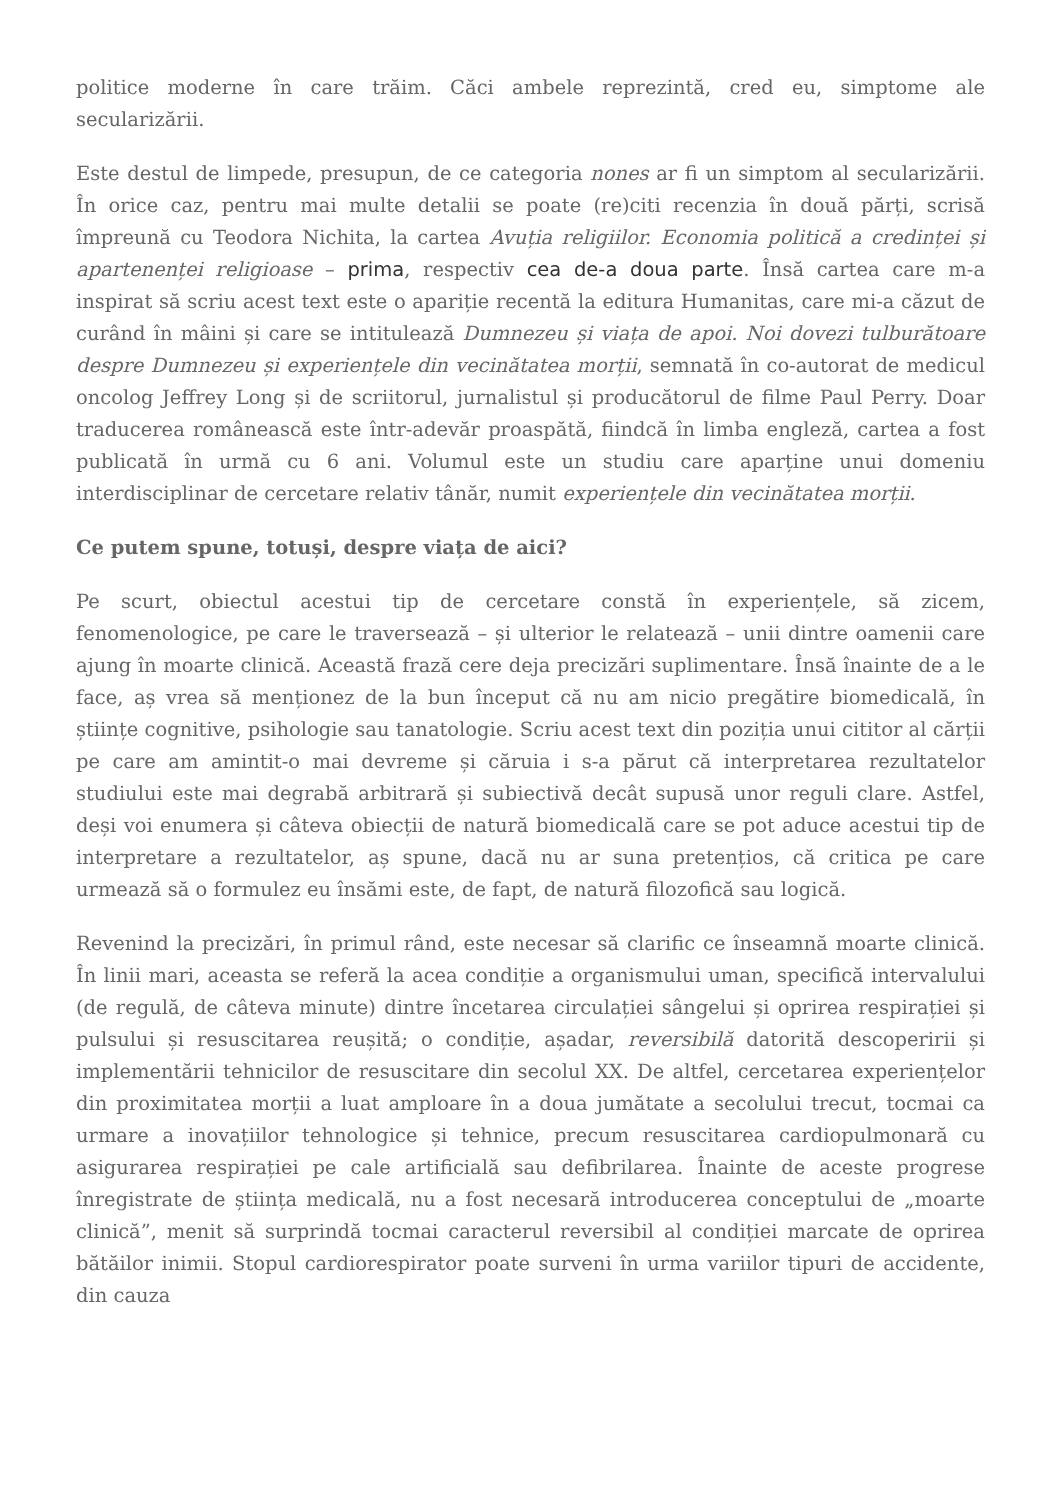politice moderne în care trăim. Căci ambele reprezintă, cred eu, simptome ale secularizării.
Este destul de limpede, presupun, de ce categoria nones ar fi un simptom al secularizării. În orice caz, pentru mai multe detalii se poate (re)citi recenzia în două părți, scrisă împreună cu Teodora Nichita, la cartea Avuția religiilor. Economia politică a credinței și apartenenței religioase – prima, respectiv cea de-a doua parte. Însă cartea care m-a inspirat să scriu acest text este o apariție recentă la editura Humanitas, care mi-a căzut de curând în mâini și care se intitulează Dumnezeu și viața de apoi. Noi dovezi tulburătoare despre Dumnezeu și experiențele din vecinătatea morții, semnată în co-autorat de medicul oncolog Jeffrey Long și de scriitorul, jurnalistul și producătorul de filme Paul Perry. Doar traducerea românească este într-adevăr proaspătă, fiindcă în limba engleză, cartea a fost publicată în urmă cu 6 ani. Volumul este un studiu care aparține unui domeniu interdisciplinar de cercetare relativ tânăr, numit experiențele din vecinătatea morții.
Ce putem spune, totuși, despre viața de aici?
Pe scurt, obiectul acestui tip de cercetare constă în experiențele, să zicem, fenomenologice, pe care le traversează – și ulterior le relatează – unii dintre oamenii care ajung în moarte clinică. Această frază cere deja precizări suplimentare. Însă înainte de a le face, aș vrea să menționez de la bun început că nu am nicio pregătire biomedicală, în științe cognitive, psihologie sau tanatologie. Scriu acest text din poziția unui cititor al cărții pe care am amintit-o mai devreme și căruia i s-a părut că interpretarea rezultatelor studiului este mai degrabă arbitrară și subiectivă decât supusă unor reguli clare. Astfel, deși voi enumera și câteva obiecții de natură biomedicală care se pot aduce acestui tip de interpretare a rezultatelor, aș spune, dacă nu ar suna pretențios, că critica pe care urmează să o formulez eu însămi este, de fapt, de natură filozofică sau logică.
Revenind la precizări, în primul rând, este necesar să clarific ce înseamnă moarte clinică. În linii mari, aceasta se referă la acea condiție a organismului uman, specifică intervalului (de regulă, de câteva minute) dintre încetarea circulației sângelui și oprirea respirației și pulsului și resuscitarea reușită; o condiție, așadar, reversibilă datorită descoperirii și implementării tehnicilor de resuscitare din secolul XX. De altfel, cercetarea experiențelor din proximitatea morții a luat amploare în a doua jumătate a secolului trecut, tocmai ca urmare a inovațiilor tehnologice și tehnice, precum resuscitarea cardiopulmonară cu asigurarea respirației pe cale artificială sau defibrilarea. Înainte de aceste progrese înregistrate de știința medicală, nu a fost necesară introducerea conceptului de „moarte clinică”, menit să surprindă tocmai caracterul reversibil al condiției marcate de oprirea bătăilor inimii. Stopul cardiorespirator poate surveni în urma variilor tipuri de accidente, din cauza